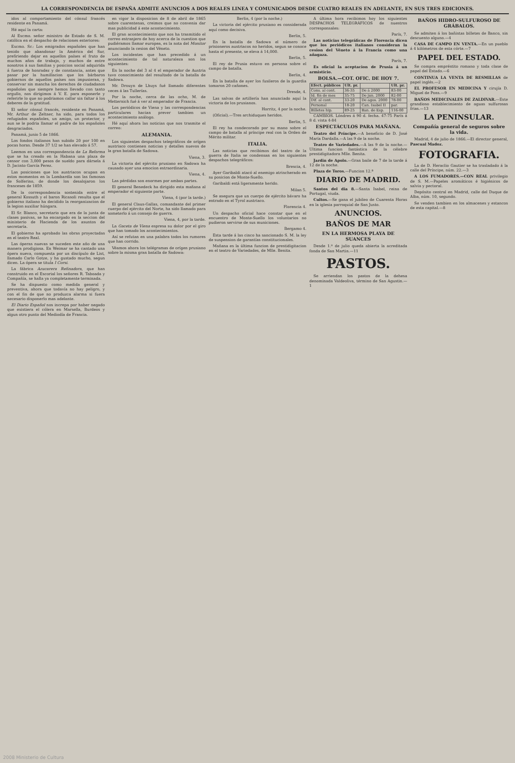LA CORRESPONDENCIA DE ESPAÑA ADMITE ANUNCIOS A DOS REALES LINEA Y COMUNICADOS DESDE CUATRO REALES EN ADELANTE, EN SUS TRES EDICIONES.
idos al comportamiento del cónsul francés residente en Panamá.
Hé aquí la carta:
Al Excmo. señor ministro de Estado de S. M. católica en el despacho de relaciones esteriores:
Excmo. Sr.: Los emigrados españoles que han tenido que abandonar la América del Sur, prefiriendo dejar en aquellos países el fruto de muchos años de trabajo, y muchos de entre nosotros á sus familias y posicion social adquirida á fuerza de honradez y de constancia, antes que pasar por la humillacion que los bárbaros gobiernos de aquellos países nos impusieran, y conservar sin mancha los derechos de ciudadanos españoles que siempre hemos llevado con tanto orgullo, nos dirigimos á V. E. para esponerle y referirle lo que no podriamos callar sin faltar á los deberes de la gratitud.
El señor cónsul francés, residente en Panamá, Mr. Arthur de Zeltner, ha sido, para todos los refugiados españoles, un amigo, un protector, y aun se le podria llamar el padre de los españoles desgraciados.
Panamá, junio 5 de 1866.
Los fondos italianos han subido 20 por 100 en pocas horas. Desde 37 1/2 se han elevado á 57.
Leemos en una correspondencia de La Reforma que se ha creado en la Habana una plaza de censor con 3,000 pesos de sueldo para dársela á D. Jacinto García Perez.
Las posiciones que los austriacos ocupan en estos momentos en la Lombardía son las famosas de Solferino, de donde los desalojaron los franceses de 1859.
De la correspondencia sostenida entre el general Kossuth y el baron Ricasoli resulta que el gobierno italiano ha decidido la reorganizacion de la legion auxiliar húngara.
El Sr. Blanco, secretario que era de la junta de clases pasivas, se ha encargado en la seccion del ministerio de Hacienda de los asuntos de secretaría.
El gobierno ha aprobado las obras proyectadas en el teatro Real.
Las óperas nuevas se suceden este año de una manera prodigiosa. En Weimar se ha cantado una ópera nueva, compuesta por un discípulo de List, llamado Carlo Gotze, y ha gustado mucho, segun dicen. La ópera se titula I Corsi.
La fábrica Azucarera Refinadora, que han construido en el Escorial los señores R. Taboada y Compañía, se halla ya completamente terminada.
Se ha dispuesto como medida general y preventiva, ahora que todavía no hay peligro, y con el fin de que no produzca alarma si fuera necesario disponerlo mas adelante.
El Diario Español nos increpa por haber negado que existiera el cólera en Marsella, Burdeos y algun otro punto del Mediodía de Francia.
en vigor la disposicion de 8 de abril de 1865 sobre cuarentenas, creimos que no convenia dar mas publicidad á este acontecimiento.
El gran acontecimiento que nos ha trasmitido el correo estranjero de hoy acerca de la cuestion que pudiéramos llamar europea, es la nota del Monitor anunciando la cesion del Véneto.
Los incidentes que han precedido á un acontecimiento de tal naturaleza son los siguientes:
En la noche del 3 al 4 el emperador de Austria tuvo conocimiento del resultado de la batalla de Sadowa.
Mr. Drouyn de Lhuys fué llamado diferentes veces á las Tullerías.
Por la noche, cerca de las ocho, M. de Metternich fué á ver al emperador de Francia.
Los periódicos de Viena y las correspondencias particulares hacian prever tambien un acontecimiento análogo.
Hé aquí ahora las noticias que nos trasmite el correo:
ALEMANIA.
Los siguientes despachos telegráficos de orígen austriaco contienen noticias y detalles nuevos de la gran batalla de Sadowa.
Viena, 3.
La victoria del ejército prusiano en Sadowa ha causado ayer una emocion estraordinaria.
Viena, 4.
Las pérdidas son enormes por ambas partes.
El general Benedeck ha dirigido esta mañana al emperador el siguiente parte.
Viena, 4 (por la tarde.)
El general Claus-Gallas, comandante del primer cuerpo del ejército del Norte, ha sido llamado para someterlo á un consejo de guerra.
Viena, 4, por la tarde.
La Gaceta de Viena espresa su dolor por el giro que han tomado los acontecimientos.
Así se refutan en una palabra todos los rumores que han corrido.
Véamos ahora los telégramas de orígen prusiano sobre la misma gran batalla de Sadowa:
Berlin, 4 (por la noche.)
La victoria del ejército prusiano es considerada aquí como decisiva.
Berlin, 5.
En la batalla de Sadowa el número de prisioneros austriacos no heridos, segun se conoce hasta el presente, se eleva á 14,000.
Berlin, 5.
El rey de Prusia estuvo en persona sobre el campo de batalla.
Berlin, 4.
En la batalla de ayer los fusileros de la guardia tomaron 20 cañones.
Dresde, 4.
Las salvas de artillería han anunciado aquí la victoria de los prusianos.
Horritz, 4 por la noche.
(Oficial).—Tres archiduques heridos.
Berlin, 5.
El rey ha condecorado por su mano sobre el campo de batalla al príncipe real con la Orden de Mérito militar.
ITALIA.
Las noticias que recibimos del teatro de la guerra de Italia se condensan en los siguientes despachos telegráficos:
Brescia, 4.
Ayer Garibaldi atacó al enemigo atrincherado en su posicion de Monte-Suello.
Garibaldi está ligeramente herido.
Milan 5.
Se asegura que un cuerpo de ejército bávaro ha entrado en el Tyrol austriaco.
Florencia 4.
Un despacho oficial hace constar que en el encuentro de Monte-Suello los voluntarios no pudieron servirse de sus municiones.
Bergamo 4.
Esta tarde á las cinco ha sancionado S. M. la ley de suspension de garantías constitucionales.
Mañana es la última funcion de prestidigitacion en el teatro de Variedades, de Mlle. Benita.
A última hora recibimos hoy los siguientes DESPACHOS TELEGRÁFICOS de nuestros corresponsales:
París, 7.
Las noticias telegráficas de Florencia dicen que los periódicos italianos consideran la cesion del Véneto á la Francia como una añagaza.
París, 7.
Es oficial la aceptacion de Prusia á un armisticio.
BOLSA.—COT. OFIC. DE HOY 7.
| Efect. públicos | Ult. pr. | | Ult. pr. |
| --- | --- | --- | --- |
| Cons. al cont. | 36-35 | De á 2000 | 83-00 |
| Id. fin de mes | 35-75 | De jun. 2000 | 82-00 |
| Dif. al cont. | 33-20 | De agos. 2000 | 78-00 |
| Personal | 18-20 | Can. Isabel II | par. |
| Billetes hip. | 89-25 | Ban. de Esp. | 116-00 |
CAMBIOS. Lóndres á 90 d. fecha. 47-75 París á 8 d. vista 4-84
ESPECTÁCULOS PARA MAÑANA.
Teatro del Príncipe.—A beneficio de D. José María Dardalla.—A las 9 de la noche.
Teatro de Variedades.—A las 9 de la noche.—Ultima funcion fantástica de la célebre prestidigitadora Mlle. Benita.
Jardin de Apolo.—Gran baile de 7 de la tarde á 12 de la noche.
Plaza de Toros.—Funcion 12.ª
DIARIO DE MADRID.
Santos del dia 8.—Santa Isabel, reina de Portugal, viuda.
Cultos.—Se gana el jubileo de Cuarenta Horas en la iglesia parroquial de San Justo.
ANUNCIOS.
BAÑOS DE MAR
EN LA HERMOSA PLAYA DE SUANCES
Desde 1.º de julio queda abierta la acreditada fonda de San Martin.—11
PASTOS.
Se arriendan los pastos de la dehesa denominada Valdeoliva, término de San Agustin.—1
BAÑOS HIDRO-SULFUROSO DE GRÁBALOS.
Se admiten á los bañistas billetes de Banco, sin descuento alguno.—4
CASA DE CAMPO EN VENTA.—En un pueblo á 4 kilómetros de esta córte.—7
PAPEL DEL ESTADO.
Se compra empréstito romano y toda clase de papel del Estado.—6
CONTINUA LA VENTA DE RESMILLAS de papel inglés.—2
EL PROFESOR EN MEDICINA Y cirujía D. Miguel de Pons.—9
BAÑOS MEDICINALES DE ZALDIVAR.—Este grandioso establecimiento de aguas sulfurosas frias.—13
LA PENINSULAR.
Compañía general de seguros sobre la vida.
Madrid, 4 de julio de 1866.—El director general, Pascual Madoz.
FOTOGRAFIA.
La de D. Heraclio Gautier se ha trasladado á la calle del Príncipe, núm. 22.—3
A LOS FUMADORES.—CON REAL privilegio de S. M.—Papeles aromáticos é higiénicos de salvia y pectoral.
Depósito central en Madrid, calle del Duque de Alba, núm. 10, segundo.
Se venden tambien en los almacenes y estancos de esta capital.—8
2008 Ministerio de Cultura